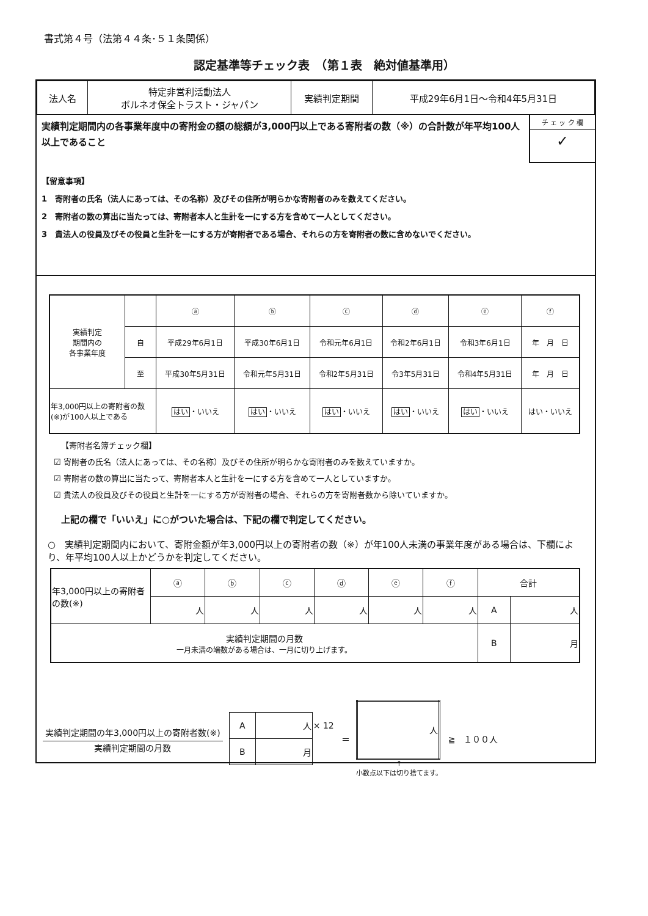書式第４号（法第４４条･５１条関係）
認定基準等チェック表　（第１表　絶対値基準用）
| 法人名 | 特定非営利活動法人 ボルネオ保全トラスト・ジャパン | 実績判定期間 | 平成29年6月1日〜令和4年5月31日 |
実績判定期間内の各事業年度中の寄附金の額の総額が3,000円以上である寄附者の数（※）の合計数が年平均100人以上であること
チ ェ ッ ク 欄
✓
【留意事項】
1　寄附者の氏名（法人にあっては、その名称）及びその住所が明らかな寄附者のみを数えてください。
2　寄附者の数の算出に当たっては、寄附者本人と生計を一にする方を含めて一人としてください。
3　貴法人の役員及びその役員と生計を一にする方が寄附者である場合、それらの方を寄附者の数に含めないでください。
| 実績判定 期間内の 各事業年度 | | ⓐ | ⓑ | ⓒ | ⓓ | ⓔ | ⓕ |
| | 自 | 平成29年6月1日 | 平成30年6月1日 | 令和元年6月1日 | 令和2年6月1日 | 令和3年6月1日 | 年 月 日 |
| | 至 | 平成30年5月31日 | 令和元年5月31日 | 令和2年5月31日 | 令3年5月31日 | 令和4年5月31日 | 年 月 日 |
| 年3,000円以上の寄附者の数(※)が100人以上である | | はい ・いいえ | はい ・いいえ | はい ・いいえ | はい ・いいえ | はい ・いいえ | はい・いいえ |
【寄附者名簿チェック欄】
☑ 寄附者の氏名（法人にあっては、その名称）及びその住所が明らかな寄附者のみを数えていますか。
☑ 寄附者の数の算出に当たって、寄附者本人と生計を一にする方を含めて一人としていますか。
☑ 貴法人の役員及びその役員と生計を一にする方が寄附者の場合、それらの方を寄附者数から除いていますか。
上記の欄で「いいえ」に○がついた場合は、下記の欄で判定してください。
○　実績判定期間内において、寄附金額が年3,000円以上の寄附者の数（※）が年100人未満の事業年度がある場合は、下欄により、年平均100人以上かどうかを判定してください。
| 年3,000円以上の寄附者の数(※) | ⓐ | ⓑ | ⓒ | ⓓ | ⓔ | ⓕ | 合計 | |
| | 人 | 人 | 人 | 人 | 人 | 人 | A | 人 |
| 実績判定期間の月数 一月未満の端数がある場合は、一月に切り上げます。 | | | | | | | B | 月 |
実績判定期間の年3,000円以上の寄附者数(※)
実績判定期間の月数
| A | 人 | × 12 |
| B | 月 | |
＝
| 人 |
↑
小数点以下は切り捨てます。
≧　１００人